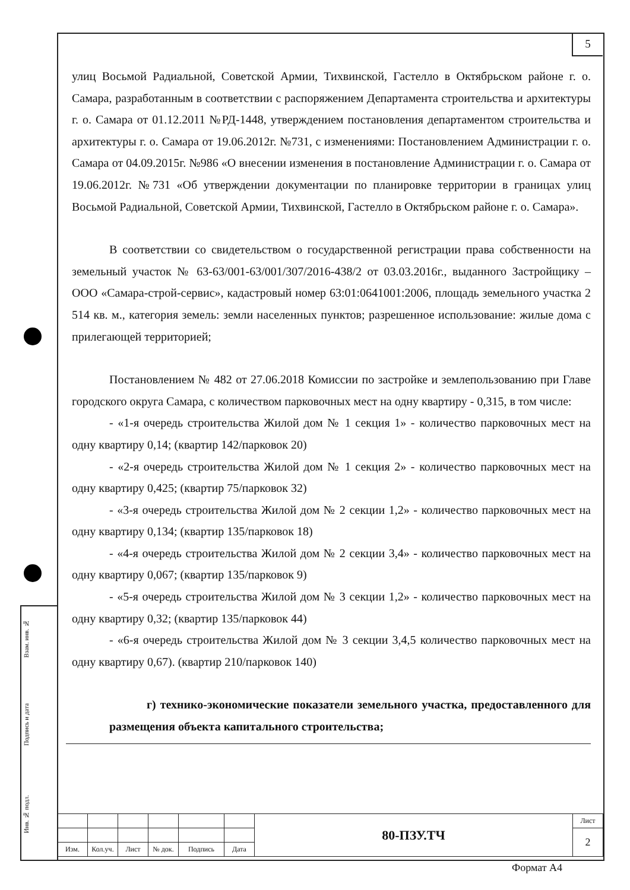5
Взам. инв. №
Подпись и дата
Инв. № подл.
улиц Восьмой Радиальной, Советской Армии, Тихвинской, Гастелло в Октябрьском районе г. о. Самара, разработанным в соответствии с распоряжением Департамента строительства и архитектуры г. о. Самара от 01.12.2011 №РД-1448, утверждением постановления департаментом строительства и архитектуры г. о. Самара от 19.06.2012г. №731, с изменениями: Постановлением Администрации г. о. Самара от 04.09.2015г. №986 «О внесении изменения в постановление Администрации г. о. Самара от 19.06.2012г. №731 «Об утверждении документации по планировке территории в границах улиц Восьмой Радиальной, Советской Армии, Тихвинской, Гастелло в Октябрьском районе г. о. Самара».
В соответствии со свидетельством о государственной регистрации права собственности на земельный участок № 63-63/001-63/001/307/2016-438/2 от 03.03.2016г., выданного Застройщику – ООО «Самара-строй-сервис», кадастровый номер 63:01:0641001:2006, площадь земельного участка 2 514 кв. м., категория земель: земли населенных пунктов; разрешенное использование: жилые дома с прилегающей территорией;
Постановлением № 482 от 27.06.2018 Комиссии по застройке и землепользованию при Главе городского округа Самара, с количеством парковочных мест на одну квартиру - 0,315, в том числе:
- «1-я очередь строительства Жилой дом № 1 секция 1» - количество парковочных мест на одну квартиру 0,14; (квартир 142/парковок 20)
- «2-я очередь строительства Жилой дом № 1 секция 2» - количество парковочных мест на одну квартиру 0,425; (квартир 75/парковок 32)
- «3-я очередь строительства Жилой дом № 2 секции 1,2» - количество парковочных мест на одну квартиру 0,134; (квартир 135/парковок 18)
- «4-я очередь строительства Жилой дом № 2 секции 3,4» - количество парковочных мест на одну квартиру 0,067; (квартир 135/парковок 9)
- «5-я очередь строительства Жилой дом № 3 секции 1,2» - количество парковочных мест на одну квартиру 0,32; (квартир 135/парковок 44)
- «6-я очередь строительства Жилой дом № 3 секции 3,4,5 количество парковочных мест на одну квартиру 0,67). (квартир 210/парковок 140)
г) технико-экономические показатели земельного участка, предоставленного для размещения объекта капитального строительства;
| | | | | | | 80-ПЗУ.ТЧ | Лист |
| | | | | | | | 2 |
| Изм. | Кол.уч. | Лист | № док. | Подпись | Дата | | |
Формат А4